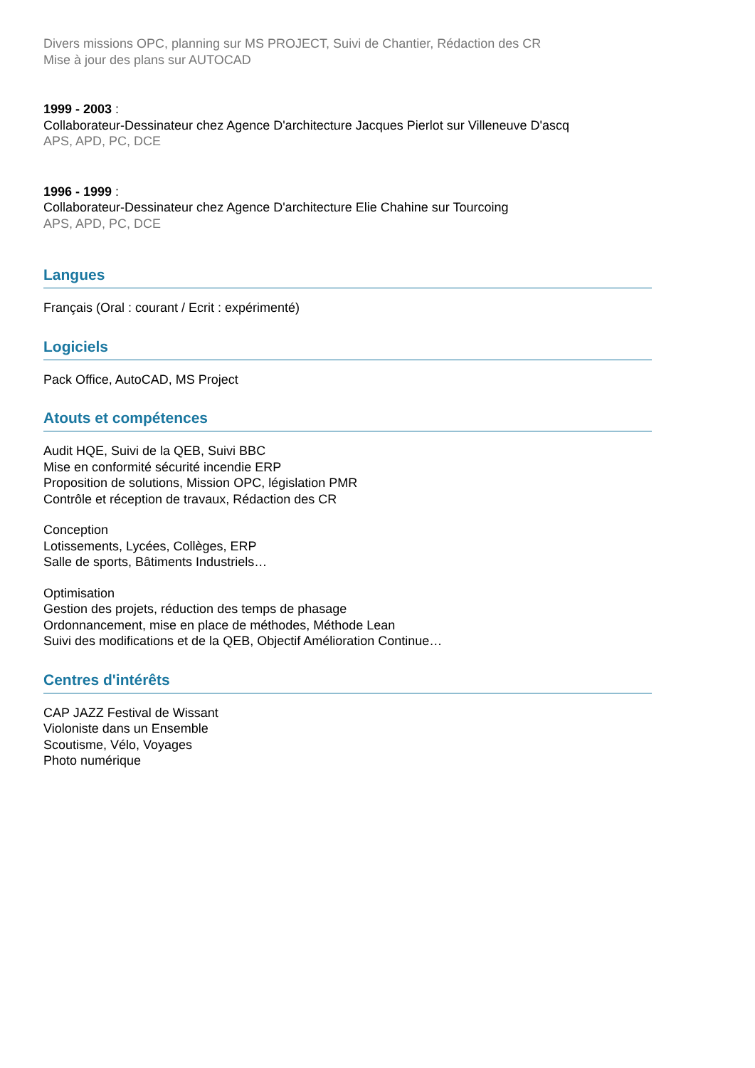Divers missions OPC, planning sur MS PROJECT, Suivi de Chantier, Rédaction des CR
Mise à jour des plans sur AUTOCAD
1999 - 2003 :
Collaborateur-Dessinateur chez Agence D'architecture Jacques Pierlot sur Villeneuve D'ascq
APS, APD, PC, DCE
1996 - 1999 :
Collaborateur-Dessinateur chez Agence D'architecture Elie Chahine sur Tourcoing
APS, APD, PC, DCE
Langues
Français (Oral : courant / Ecrit : expérimenté)
Logiciels
Pack Office, AutoCAD, MS Project
Atouts et compétences
Audit HQE, Suivi de la QEB, Suivi BBC
Mise en conformité sécurité incendie ERP
Proposition de solutions, Mission OPC, législation PMR
Contrôle et réception de travaux, Rédaction des CR
Conception
Lotissements, Lycées, Collèges, ERP
Salle de sports, Bâtiments Industriels…
Optimisation
Gestion des projets, réduction des temps de phasage
Ordonnancement, mise en place de méthodes, Méthode Lean
Suivi des modifications et de la QEB, Objectif Amélioration Continue…
Centres d'intérêts
CAP JAZZ Festival de Wissant
Violoniste dans un Ensemble
Scoutisme, Vélo, Voyages
Photo numérique